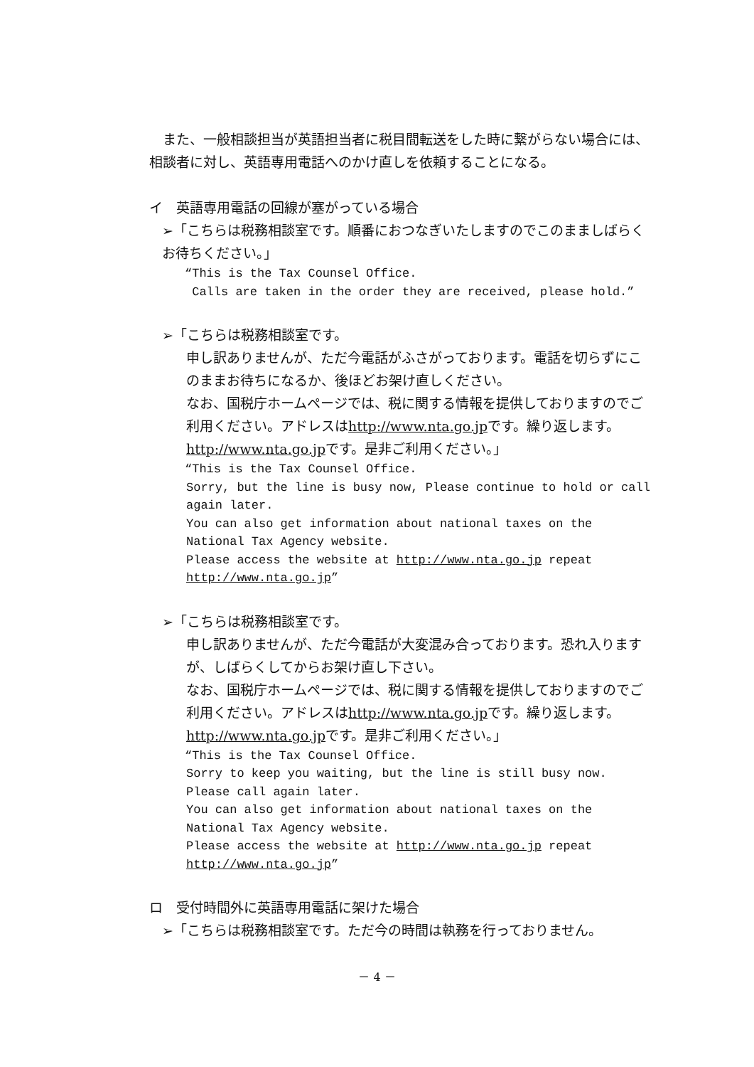また、一般相談担当が英語担当者に税目間転送をした時に繋がらない場合には、相談者に対し、英語専用電話へのかけ直しを依頼することになる。
イ　英語専用電話の回線が塞がっている場合
➢「こちらは税務相談室です。順番におつなぎいたしますのでこのまましばらくお待ちください。」
“This is the Tax Counsel Office.
Calls are taken in the order they are received, please hold.”
➢「こちらは税務相談室です。
申し訳ありませんが、ただ今電話がふさがっております。電話を切らずにこのままお待ちになるか、後ほどお架け直しください。
なお、国税庁ホームページでは、税に関する情報を提供しておりますのでご利用ください。アドレスはhttp://www.nta.go.jpです。繰り返します。http://www.nta.go.jpです。是非ご利用ください。」
“This is the Tax Counsel Office.
Sorry, but the line is busy now, Please continue to hold or call again later.
You can also get information about national taxes on the National Tax Agency website.
Please access the website at http://www.nta.go.jp repeat http://www.nta.go.jp”
➢「こちらは税務相談室です。
申し訳ありませんが、ただ今電話が大変混み合っております。恐れ入りますが、しばらくしてからお架け直し下さい。
なお、国税庁ホームページでは、税に関する情報を提供しておりますのでご利用ください。アドレスはhttp://www.nta.go.jpです。繰り返します。http://www.nta.go.jpです。是非ご利用ください。」
“This is the Tax Counsel Office.
Sorry to keep you waiting, but the line is still busy now. Please call again later.
You can also get information about national taxes on the National Tax Agency website.
Please access the website at http://www.nta.go.jp repeat http://www.nta.go.jp”
ロ　受付時間外に英語専用電話に架けた場合
➢「こちらは税務相談室です。ただ今の時間は執務を行っておりません。
－ 4 －